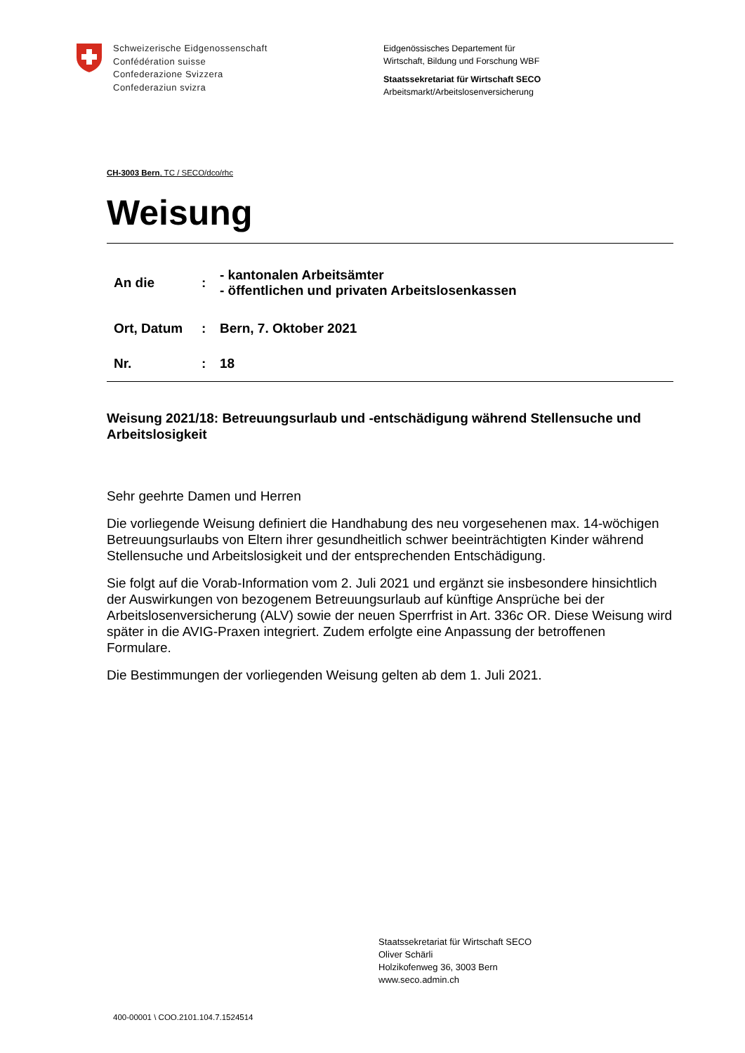Schweizerische Eidgenossenschaft
Confédération suisse
Confederazione Svizzera
Confederaziun svizra
Eidgenössisches Departement für
Wirtschaft, Bildung und Forschung WBF
Staatssekretariat für Wirtschaft SECO
Arbeitsmarkt/Arbeitslosenversicherung
CH-3003 Bern, TC / SECO/dco/rhc
Weisung
| An die | : | - kantonalen Arbeitsämter - öffentlichen und privaten Arbeitslosenkassen |
| Ort, Datum | : | Bern, 7. Oktober 2021 |
| Nr. | : | 18 |
Weisung 2021/18: Betreuungsurlaub und -entschädigung während Stellensuche und Arbeitslosigkeit
Sehr geehrte Damen und Herren
Die vorliegende Weisung definiert die Handhabung des neu vorgesehenen max. 14-wöchigen Betreuungsurlaubs von Eltern ihrer gesundheitlich schwer beeinträchtigten Kinder während Stellensuche und Arbeitslosigkeit und der entsprechenden Entschädigung.
Sie folgt auf die Vorab-Information vom 2. Juli 2021 und ergänzt sie insbesondere hinsichtlich der Auswirkungen von bezogenem Betreuungsurlaub auf künftige Ansprüche bei der Arbeitslosenversicherung (ALV) sowie der neuen Sperrfrist in Art. 336c OR. Diese Weisung wird später in die AVIG-Praxen integriert. Zudem erfolgte eine Anpassung der betroffenen Formulare.
Die Bestimmungen der vorliegenden Weisung gelten ab dem 1. Juli 2021.
Staatssekretariat für Wirtschaft SECO
Oliver Schärli
Holzikofenweg 36, 3003 Bern
www.seco.admin.ch
400-00001 \ COO.2101.104.7.1524514